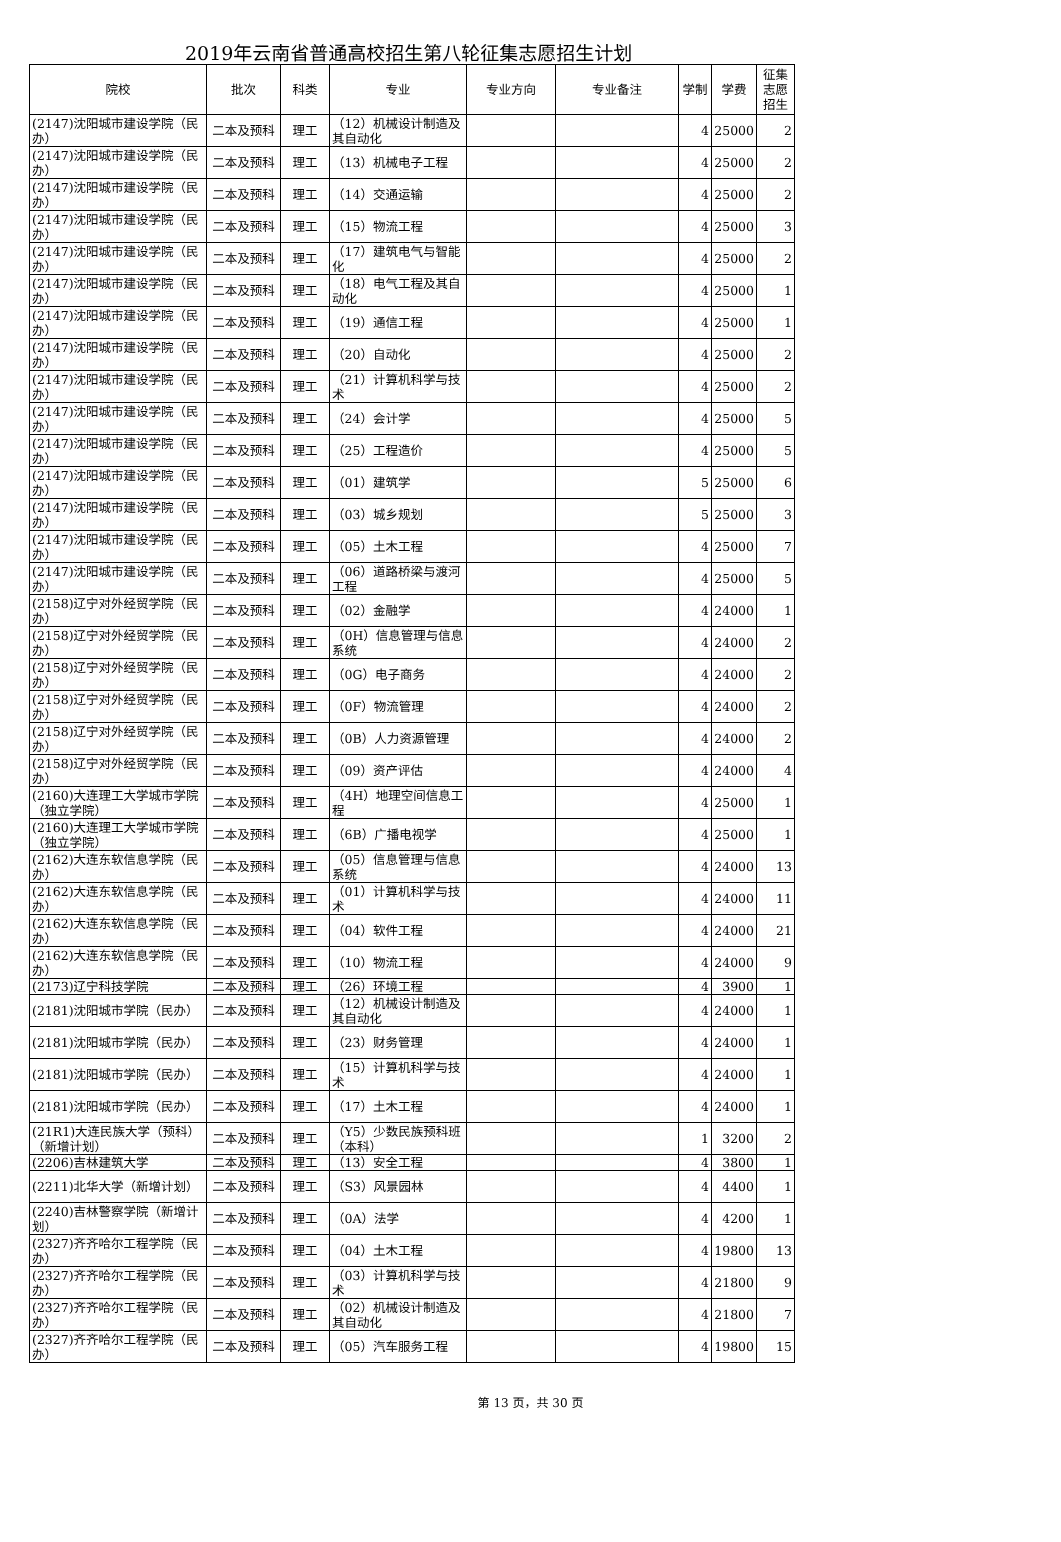2019年云南省普通高校招生第八轮征集志愿招生计划
| 院校 | 批次 | 科类 | 专业 | 专业方向 | 专业备注 | 学制 | 学费 | 征集志愿招生 |
| --- | --- | --- | --- | --- | --- | --- | --- | --- |
| (2147)沈阳城市建设学院（民办） | 二本及预科 | 理工 | （12）机械设计制造及其自动化 | | | 4 | 25000 | 2 |
| (2147)沈阳城市建设学院（民办） | 二本及预科 | 理工 | （13）机械电子工程 | | | 4 | 25000 | 2 |
| (2147)沈阳城市建设学院（民办） | 二本及预科 | 理工 | （14）交通运输 | | | 4 | 25000 | 2 |
| (2147)沈阳城市建设学院（民办） | 二本及预科 | 理工 | （15）物流工程 | | | 4 | 25000 | 3 |
| (2147)沈阳城市建设学院（民办） | 二本及预科 | 理工 | （17）建筑电气与智能化 | | | 4 | 25000 | 2 |
| (2147)沈阳城市建设学院（民办） | 二本及预科 | 理工 | （18）电气工程及其自动化 | | | 4 | 25000 | 1 |
| (2147)沈阳城市建设学院（民办） | 二本及预科 | 理工 | （19）通信工程 | | | 4 | 25000 | 1 |
| (2147)沈阳城市建设学院（民办） | 二本及预科 | 理工 | （20）自动化 | | | 4 | 25000 | 2 |
| (2147)沈阳城市建设学院（民办） | 二本及预科 | 理工 | （21）计算机科学与技术 | | | 4 | 25000 | 2 |
| (2147)沈阳城市建设学院（民办） | 二本及预科 | 理工 | （24）会计学 | | | 4 | 25000 | 5 |
| (2147)沈阳城市建设学院（民办） | 二本及预科 | 理工 | （25）工程造价 | | | 4 | 25000 | 5 |
| (2147)沈阳城市建设学院（民办） | 二本及预科 | 理工 | （01）建筑学 | | | 5 | 25000 | 6 |
| (2147)沈阳城市建设学院（民办） | 二本及预科 | 理工 | （03）城乡规划 | | | 5 | 25000 | 3 |
| (2147)沈阳城市建设学院（民办） | 二本及预科 | 理工 | （05）土木工程 | | | 4 | 25000 | 7 |
| (2147)沈阳城市建设学院（民办） | 二本及预科 | 理工 | （06）道路桥梁与渡河工程 | | | 4 | 25000 | 5 |
| (2158)辽宁对外经贸学院（民办） | 二本及预科 | 理工 | （02）金融学 | | | 4 | 24000 | 1 |
| (2158)辽宁对外经贸学院（民办） | 二本及预科 | 理工 | （0H）信息管理与信息系统 | | | 4 | 24000 | 2 |
| (2158)辽宁对外经贸学院（民办） | 二本及预科 | 理工 | （0G）电子商务 | | | 4 | 24000 | 2 |
| (2158)辽宁对外经贸学院（民办） | 二本及预科 | 理工 | （0F）物流管理 | | | 4 | 24000 | 2 |
| (2158)辽宁对外经贸学院（民办） | 二本及预科 | 理工 | （0B）人力资源管理 | | | 4 | 24000 | 2 |
| (2158)辽宁对外经贸学院（民办） | 二本及预科 | 理工 | （09）资产评估 | | | 4 | 24000 | 4 |
| (2160)大连理工大学城市学院（独立学院） | 二本及预科 | 理工 | （4H）地理空间信息工程 | | | 4 | 25000 | 1 |
| (2160)大连理工大学城市学院（独立学院） | 二本及预科 | 理工 | （6B）广播电视学 | | | 4 | 25000 | 1 |
| (2162)大连东软信息学院（民办） | 二本及预科 | 理工 | （05）信息管理与信息系统 | | | 4 | 24000 | 13 |
| (2162)大连东软信息学院（民办） | 二本及预科 | 理工 | （01）计算机科学与技术 | | | 4 | 24000 | 11 |
| (2162)大连东软信息学院（民办） | 二本及预科 | 理工 | （04）软件工程 | | | 4 | 24000 | 21 |
| (2162)大连东软信息学院（民办） | 二本及预科 | 理工 | （10）物流工程 | | | 4 | 24000 | 9 |
| (2173)辽宁科技学院 | 二本及预科 | 理工 | （26）环境工程 | | | 4 | 3900 | 1 |
| (2181)沈阳城市学院（民办） | 二本及预科 | 理工 | （12）机械设计制造及其自动化 | | | 4 | 24000 | 1 |
| (2181)沈阳城市学院（民办） | 二本及预科 | 理工 | （23）财务管理 | | | 4 | 24000 | 1 |
| (2181)沈阳城市学院（民办） | 二本及预科 | 理工 | （15）计算机科学与技术 | | | 4 | 24000 | 1 |
| (2181)沈阳城市学院（民办） | 二本及预科 | 理工 | （17）土木工程 | | | 4 | 24000 | 1 |
| (21R1)大连民族大学（预科）（新增计划） | 二本及预科 | 理工 | （Y5）少数民族预科班（本科） | | | 1 | 3200 | 2 |
| (2206)吉林建筑大学 | 二本及预科 | 理工 | （13）安全工程 | | | 4 | 3800 | 1 |
| (2211)北华大学（新增计划） | 二本及预科 | 理工 | （S3）风景园林 | | | 4 | 4400 | 1 |
| (2240)吉林警察学院（新增计划） | 二本及预科 | 理工 | （0A）法学 | | | 4 | 4200 | 1 |
| (2327)齐齐哈尔工程学院（民办） | 二本及预科 | 理工 | （04）土木工程 | | | 4 | 19800 | 13 |
| (2327)齐齐哈尔工程学院（民办） | 二本及预科 | 理工 | （03）计算机科学与技术 | | | 4 | 21800 | 9 |
| (2327)齐齐哈尔工程学院（民办） | 二本及预科 | 理工 | （02）机械设计制造及其自动化 | | | 4 | 21800 | 7 |
| (2327)齐齐哈尔工程学院（民办） | 二本及预科 | 理工 | （05）汽车服务工程 | | | 4 | 19800 | 15 |
第 13 页，共 30 页